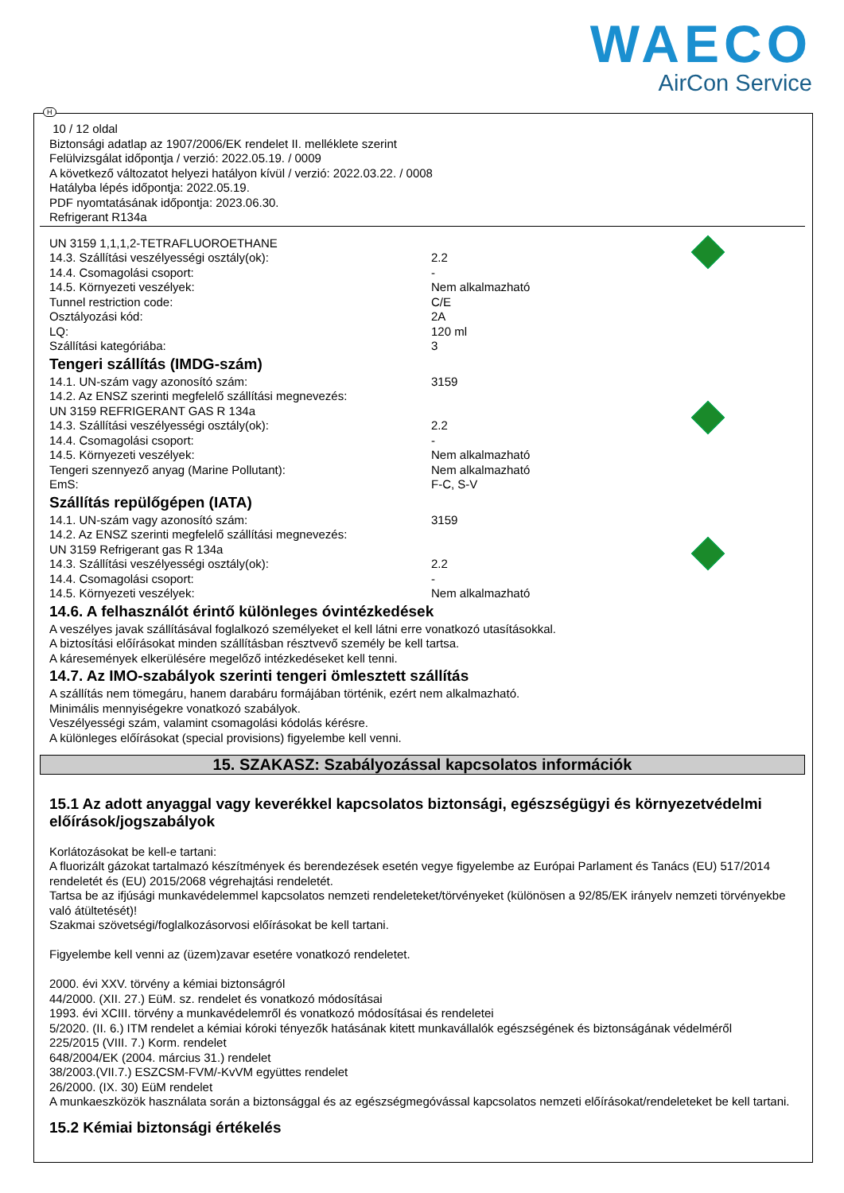WAECO
AirCon Service
H
10 / 12 oldal
Biztonsági adatlap az 1907/2006/EK rendelet II. melléklete szerint
Felülvizsgálat időpontja / verzió: 2022.05.19. / 0009
A következő változatot helyezi hatályon kívül / verzió: 2022.03.22. / 0008
Hatályba lépés időpontja: 2022.05.19.
PDF nyomtatásának időpontja: 2023.06.30.
Refrigerant R134a
UN 3159 1,1,1,2-TETRAFLUOROETHANE
14.3. Szállítási veszélyességi osztály(ok): 2.2
14.4. Csomagolási csoport: -
14.5. Környezeti veszélyek: Nem alkalmazható
Tunnel restriction code: C/E
Osztályozási kód: 2A
LQ: 120 ml
Szállítási kategóriába: 3
Tengeri szállítás (IMDG-szám)
14.1. UN-szám vagy azonosító szám: 3159
14.2. Az ENSZ szerinti megfelelő szállítási megnevezés:
UN 3159 REFRIGERANT GAS R 134a
14.3. Szállítási veszélyességi osztály(ok): 2.2
14.4. Csomagolási csoport: -
14.5. Környezeti veszélyek: Nem alkalmazható
Tengeri szennyező anyag (Marine Pollutant): Nem alkalmazható
EmS: F-C, S-V
Szállítás repülőgépen (IATA)
14.1. UN-szám vagy azonosító szám: 3159
14.2. Az ENSZ szerinti megfelelő szállítási megnevezés:
UN 3159 Refrigerant gas R 134a
14.3. Szállítási veszélyességi osztály(ok): 2.2
14.4. Csomagolási csoport: -
14.5. Környezeti veszélyek: Nem alkalmazható
14.6. A felhasználót érintő különleges óvintézkedések
A veszélyes javak szállításával foglalkozó személyeket el kell látni erre vonatkozó utasításokkal.
A biztosítási előírásokat minden szállításban résztvevő személy be kell tartsa.
A káresemények elkerülésére megelőző intézkedéseket kell tenni.
14.7. Az IMO-szabályok szerinti tengeri ömlesztett szállítás
A szállítás nem tömegáru, hanem darabáru formájában történik, ezért nem alkalmazható.
Minimális mennyiségekre vonatkozó szabályok.
Veszélyességi szám, valamint csomagolási kódolás kérésre.
A különleges előírásokat (special provisions) figyelembe kell venni.
15. SZAKASZ: Szabályozással kapcsolatos információk
15.1 Az adott anyaggal vagy keverékkel kapcsolatos biztonsági, egészségügyi és környezetvédelmi előírások/jogszabályok
Korlátozásokat be kell-e tartani:
A fluorizált gázokat tartalmazó készítmények és berendezések esetén vegye figyelembe az Európai Parlament és Tanács (EU) 517/2014 rendeletét és (EU) 2015/2068 végrehajtási rendeletét.
Tartsa be az ifjúsági munkavédelemmel kapcsolatos nemzeti rendeleteket/törvényeket (különösen a 92/85/EK irányelv nemzeti törvényekbe való átültetését)!
Szakmai szövetségi/foglalkozásorvosi előírásokat be kell tartani.
Figyelembe kell venni az (üzem)zavar esetére vonatkozó rendeletet.
2000. évi XXV. törvény a kémiai biztonságról
44/2000. (XII. 27.) EüM. sz. rendelet és vonatkozó módosításai
1993. évi XCIII. törvény a munkavédelemről és vonatkozó módosításai és rendeletei
5/2020. (II. 6.) ITM rendelet a kémiai kóroki tényezők hatásának kitett munkavállalók egészségének és biztonságának védelméről
225/2015 (VIII. 7.) Korm. rendelet
648/2004/EK (2004. március 31.) rendelet
38/2003.(VII.7.) ESZCSM-FVM/-KvVM együttes rendelet
26/2000. (IX. 30) EüM rendelet
A munkaeszközök használata során a biztonsággal és az egészségmegóvással kapcsolatos nemzeti előírásokat/rendeleteket be kell tartani.
15.2 Kémiai biztonsági értékelés